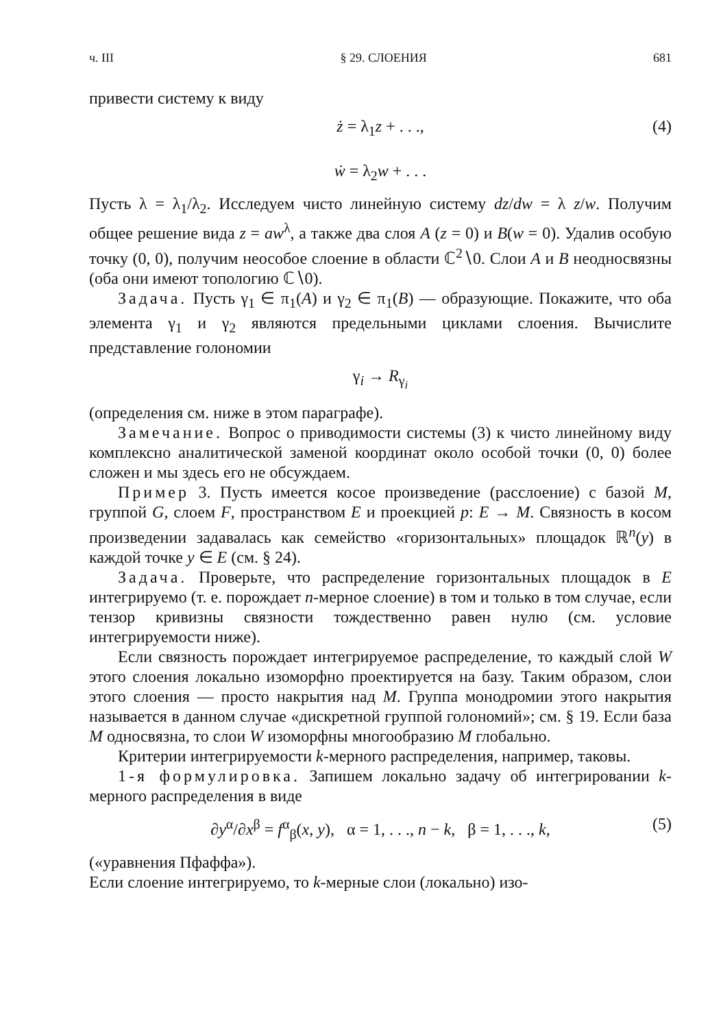ч. III § 29. СЛОЕНИЯ 681
привести систему к виду
ż = λ<sub>1</sub>z + . . .,
ẇ = λ<sub>2</sub>w + . . .
(4)
Пусть λ = λ<sub>1</sub>/λ<sub>2</sub>. Исследуем чисто линейную систему dz/dw = λ z/w. Получим общее решение вида z = aw<sup>λ</sup>, а также два слоя A (z = 0) и B(w = 0). Удалив особую точку (0, 0), получим неособое слоение в области ℂ<sup>2</sup>∖0. Слои A и B неодносвязны (оба они имеют топологию ℂ∖0).
Задача. Пусть γ<sub>1</sub> ∈ π<sub>1</sub>(A) и γ<sub>2</sub> ∈ π<sub>1</sub>(B) — образующие. Покажите, что оба элемента γ<sub>1</sub> и γ<sub>2</sub> являются предельными циклами слоения. Вычислите представление голономии
γ<sub>i</sub> → R<sub>γ<sub>i</sub></sub>
(определения см. ниже в этом параграфе).
Замечание. Вопрос о приводимости системы (3) к чисто линейному виду комплексно аналитической заменой координат около особой точки (0, 0) более сложен и мы здесь его не обсуждаем.
Пример 3. Пусть имеется косое произведение (расслоение) с базой M, группой G, слоем F, пространством E и проекцией p: E → M. Связность в косом произведении задавалась как семейство «горизонтальных» площадок ℝ<sup>n</sup>(y) в каждой точке y ∈ E (см. § 24).
Задача. Проверьте, что распределение горизонтальных площадок в E интегрируемо (т. е. порождает n-мерное слоение) в том и только в том случае, если тензор кривизны связности тождественно равен нулю (см. условие интегрируемости ниже).
Если связность порождает интегрируемое распределение, то каждый слой W этого слоения локально изоморфно проектируется на базу. Таким образом, слои этого слоения — просто накрытия над M. Группа монодромии этого накрытия называется в данном случае «дискретной группой голономий»; см. § 19. Если база M односвязна, то слои W изоморфны многообразию M глобально.
Критерии интегрируемости k-мерного распределения, например, таковы.
1-я формулировка. Запишем локально задачу об интегрировании k-мерного распределения в виде
∂y<sup>α</sup>/∂x<sup>β</sup> = f<sup>α</sup><sub>β</sub>(x, y), α = 1, . . ., n − k, β = 1, . . ., k, (5)
(«уравнения Пфаффа»).
Если слоение интегрируемо, то k-мерные слои (локально) изо-